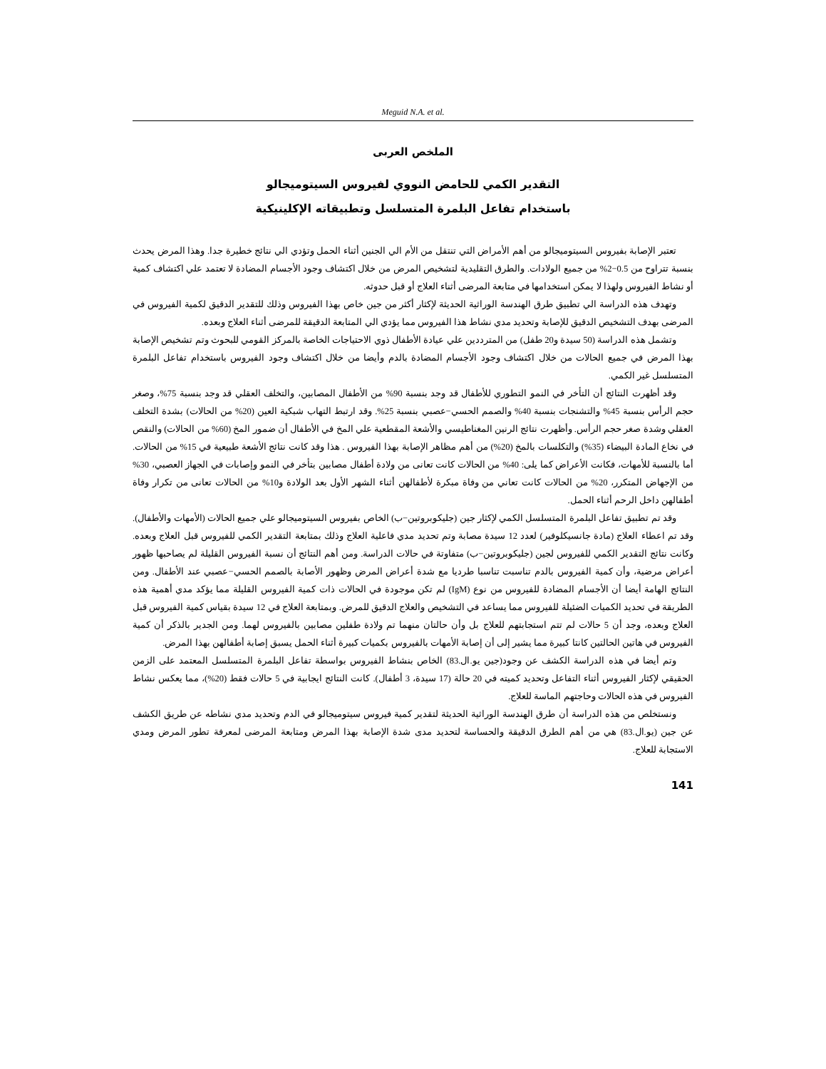Meguid N.A. et al.
الملخص العربى
التقدير الكمي للحامض النووي لفيروس السيتوميجالو
باستخدام تفاعل البلمرة المتسلسل وتطبيقاته الإكلينيكية
تعتبر الإصابة بفيروس السيتوميجالو من أهم الأمراض التي تنتقل من الأم الي الجنين أثناء الحمل وتؤدي الي نتائج خطيرة جدا. وهذا المرض يحدث بنسبة تتراوح من 0.5−2% من جميع الولادات. والطرق التقليدية لتشخيص المرض من خلال اكتشاف وجود الأجسام المضادة لا تعتمد علي اكتشاف كمية أو نشاط الفيروس ولهذا لا يمكن استخدامها في متابعة المرضى أثناء العلاج أو قبل حدوثه.
وتهدف هذه الدراسة الي تطبيق طرق الهندسة الوراثية الحديثة لإكثار أكثر من جين خاص بهذا الفيروس وذلك للتقدير الدقيق لكمية الفيروس في المرضى بهدف التشخيص الدقيق للإصابة وتحديد مدي نشاط هذا الفيروس مما يؤدي الي المتابعة الدقيقة للمرضى أثناء العلاج وبعده.
وتشمل هذه الدراسة (50 سيدة و20 طفل) من المترددين علي عيادة الأطفال ذوي الاحتياجات الخاصة بالمركز القومي للبحوث وتم تشخيص الإصابة بهذا المرض في جميع الحالات من خلال اكتشاف وجود الأجسام المضادة بالدم وأيضا من خلال اكتشاف وجود الفيروس باستخدام تفاعل البلمرة المتسلسل غير الكمي.
وقد أظهرت النتائج أن التأخر في النمو التطوري للأطفال قد وجد بنسبة 90% من الأطفال المصابين، والتخلف العقلي قد وجد بنسبة 75%، وصغر حجم الرأس بنسبة 45% والتشنجات بنسبة 40% والصمم الحسي−عصبي بنسبة 25%. وقد ارتبط التهاب شبكية العين (20% من الحالات) بشدة التخلف العقلي وشدة صغر حجم الرأس. وأظهرت نتائج الرنين المغناطيسي والأشعة المقطعية علي المخ في الأطفال أن ضمور المخ (60% من الحالات) والنقص في نخاع المادة البيضاء (35%) والتكلسات بالمخ (20%) من أهم مظاهر الإصابة بهذا الفيروس . هذا وقد كانت نتائج الأشعة طبيعية في 15% من الحالات. أما بالنسبة للأمهات، فكانت الأعراض كما يلى: 40% من الحالات كانت تعانى من ولادة أطفال مصابين بتأخر في النمو وإصابات في الجهاز العصبي، 30% من الإجهاض المتكرر، 20% من الحالات كانت تعاني من وفاة مبكرة لأطفالهن أثناء الشهر الأول بعد الولادة و10% من الحالات تعانى من تكرار وفاة أطفالهن داخل الرحم أثناء الحمل.
وقد تم تطبيق تفاعل البلمرة المتسلسل الكمي لإكثار جين (جليكوبروتين−ب) الخاص بفيروس السيتوميجالو علي جميع الحالات (الأمهات والأطفال). وقد تم اعطاء العلاج (مادة جانسيكلوفير) لعدد 12 سيدة مصابة وتم تحديد مدي فاعلية العلاج وذلك بمتابعة التقدير الكمي للفيروس قبل العلاج وبعده. وكانت نتائج التقدير الكمي للفيروس لجين (جليكوبروتين−ب) متفاوتة في حالات الدراسة. ومن أهم النتائج أن نسبة الفيروس القليلة لم يصاحبها ظهور أعراض مرضية، وأن كمية الفيروس بالدم تناسبت تناسبا طرديا مع شدة أعراض المرض وظهور الأصابة بالصمم الحسي−عصبي عند الأطفال. ومن النتائج الهامة أيضا أن الأجسام المضادة للفيروس من نوع (IgM) لم تكن موجودة في الحالات ذات كمية الفيروس القليلة مما يؤكد مدي أهمية هذه الطريقة في تحديد الكميات الضئيلة للفيروس مما يساعد في التشخيص والعلاج الدقيق للمرض. وبمتابعة العلاج في 12 سيدة بقياس كمية الفيروس قبل العلاج وبعده، وجد أن 5 حالات لم تتم استجابتهم للعلاج بل وأن حالتان منهما تم ولادة طفلين مصابين بالفيروس لهما. ومن الجدير بالذكر أن كمية الفيروس في هاتين الحالتين كانتا كبيرة مما يشير إلى أن إصابة الأمهات بالفيروس بكميات كبيرة أثناء الحمل يسبق إصابة أطفالهن بهذا المرض.
وتم أيضا في هذه الدراسة الكشف عن وجود(جين يو.ال.83) الخاص بنشاط الفيروس بواسطة تفاعل البلمرة المتسلسل المعتمد على الزمن الحقيقي لإكثار الفيروس أثناء التفاعل وتحديد كميته في 20 حالة (17 سيدة، 3 أطفال). كانت النتائج ايجابية في 5 حالات فقط (20%)، مما يعكس نشاط الفيروس في هذه الحالات وحاجتهم الماسة للعلاج.
ونستخلص من هذه الدراسة أن طرق الهندسة الوراثية الحديثة لتقدير كمية فيروس سيتوميجالو في الدم وتحديد مدي نشاطه عن طريق الكشف عن جين (يو.ال.83) هي من أهم الطرق الدقيقة والحساسة لتحديد مدى شدة الإصابة بهذا المرض ومتابعة المرضى لمعرفة تطور المرض ومدي الاستجابة للعلاج.
141